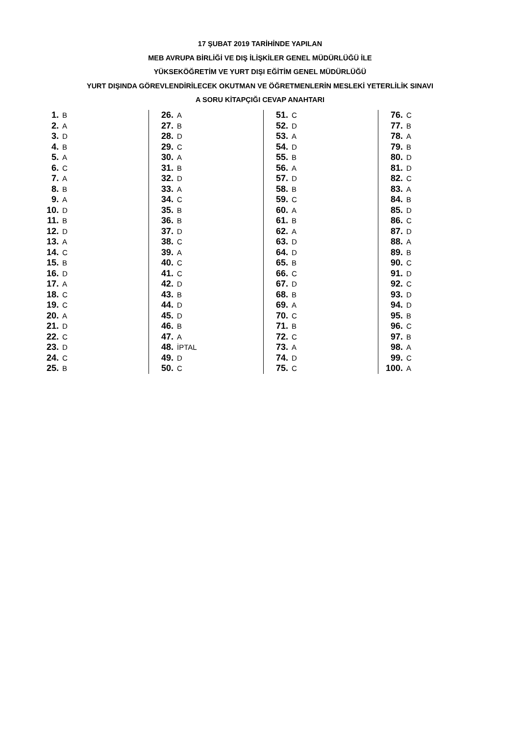17 ŞUBAT 2019 TARİHİNDE YAPILAN
MEB AVRUPA BİRLİĞİ VE DIŞ İLİŞKİLER GENEL MÜDÜRLÜĞÜ İLE
YÜKSEKÖĞRETİM VE YURT DIŞI EĞİTİM GENEL MÜDÜRLÜĞÜ
YURT DIŞINDA GÖREVLENDİRİLECEK OKUTMAN VE ÖĞRETMENLERİN MESLEKİ YETERLİLİK SINAVI
A SORU KİTAPÇIĞI CEVAP ANAHTARI
| 1. | B |
| 2. | A |
| 3. | D |
| 4. | B |
| 5. | A |
| 6. | C |
| 7. | A |
| 8. | B |
| 9. | A |
| 10. | D |
| 11. | B |
| 12. | D |
| 13. | A |
| 14. | C |
| 15. | B |
| 16. | D |
| 17. | A |
| 18. | C |
| 19. | C |
| 20. | A |
| 21. | D |
| 22. | C |
| 23. | D |
| 24. | C |
| 25. | B |
| 26. | A |
| 27. | B |
| 28. | D |
| 29. | C |
| 30. | A |
| 31. | B |
| 32. | D |
| 33. | A |
| 34. | C |
| 35. | B |
| 36. | B |
| 37. | D |
| 38. | C |
| 39. | A |
| 40. | C |
| 41. | C |
| 42. | D |
| 43. | B |
| 44. | D |
| 45. | D |
| 46. | B |
| 47. | A |
| 48. | İPTAL |
| 49. | D |
| 50. | C |
| 51. | C |
| 52. | D |
| 53. | A |
| 54. | D |
| 55. | B |
| 56. | A |
| 57. | D |
| 58. | B |
| 59. | C |
| 60. | A |
| 61. | B |
| 62. | A |
| 63. | D |
| 64. | D |
| 65. | B |
| 66. | C |
| 67. | D |
| 68. | B |
| 69. | A |
| 70. | C |
| 71. | B |
| 72. | C |
| 73. | A |
| 74. | D |
| 75. | C |
| 76. | C |
| 77. | B |
| 78. | A |
| 79. | B |
| 80. | D |
| 81. | D |
| 82. | C |
| 83. | A |
| 84. | B |
| 85. | D |
| 86. | C |
| 87. | D |
| 88. | A |
| 89. | B |
| 90. | C |
| 91. | D |
| 92. | C |
| 93. | D |
| 94. | D |
| 95. | B |
| 96. | C |
| 97. | B |
| 98. | A |
| 99. | C |
| 100. | A |